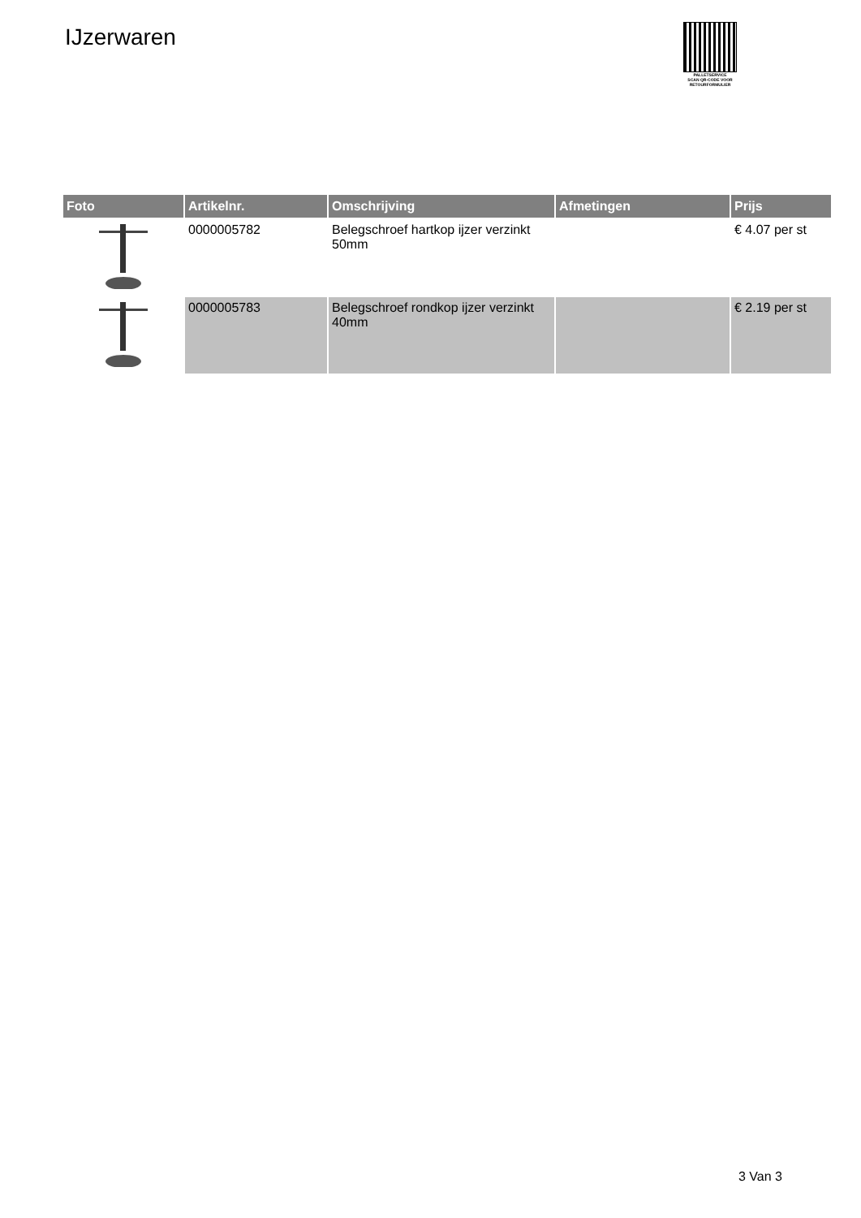IJzerwaren
PALLETSERVICE
SCAN QR-CODE VOOR
RETOURFORMULIER
| Foto | Artikelnr. | Omschrijving | Afmetingen | Prijs |
| --- | --- | --- | --- | --- |
| | 0000005782 | Belegschroef hartkop ijzer verzinkt 50mm | | € 4.07 per st |
| | 0000005783 | Belegschroef rondkop ijzer verzinkt 40mm | | € 2.19 per st |
3 Van 3